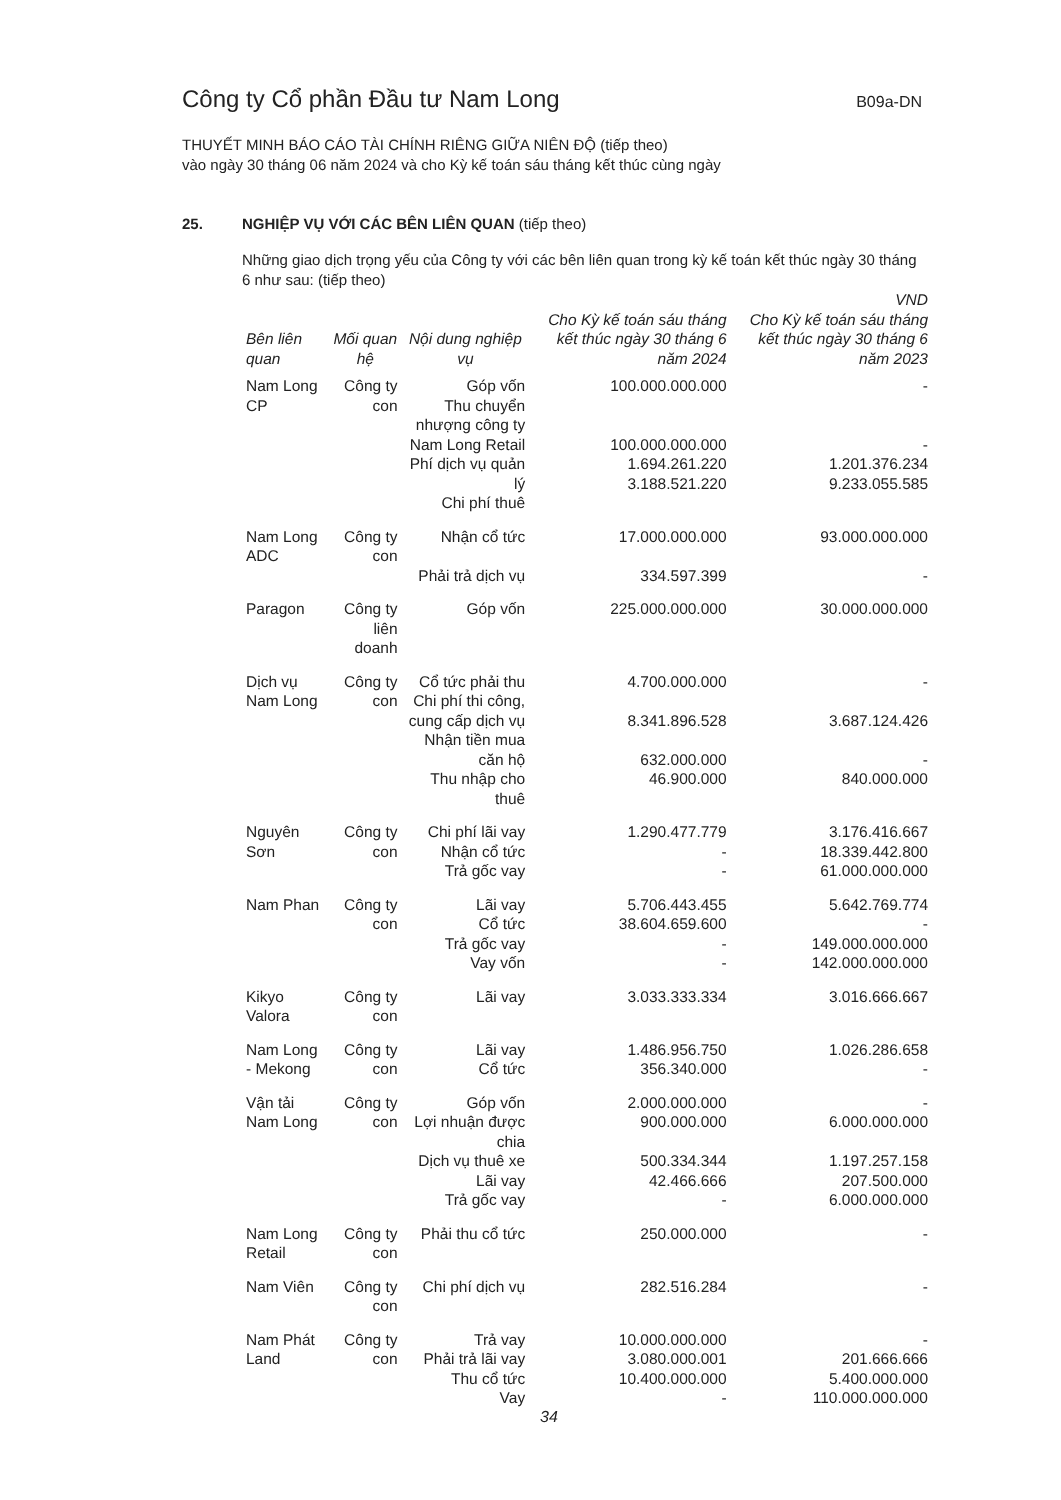Công ty Cổ phần Đầu tư Nam Long B09a-DN
THUYẾT MINH BÁO CÁO TÀI CHÍNH RIÊNG GIỮA NIÊN ĐỘ (tiếp theo)
vào ngày 30 tháng 06 năm 2024 và cho Kỳ kế toán sáu tháng kết thúc cùng ngày
25. NGHIỆP VỤ VỚI CÁC BÊN LIÊN QUAN (tiếp theo)
Những giao dịch trọng yếu của Công ty với các bên liên quan trong kỳ kế toán kết thúc ngày 30 tháng 6 như sau: (tiếp theo)
| VND | | | | |
| --- | --- | --- | --- | --- |
| Bên liên quan | Mối quan hệ | Nội dung nghiệp vụ | Cho Kỳ kế toán sáu tháng kết thúc ngày 30 tháng 6 năm 2024 | Cho Kỳ kế toán sáu tháng kết thúc ngày 30 tháng 6 năm 2023 |
| Nam Long CP | Công ty con | Góp vốn Thu chuyển nhượng công ty Nam Long Retail Phí dịch vụ quản lý Chi phí thuê | 100.000.000.000 100.000.000.000 1.694.261.220 3.188.521.220 | - - 1.201.376.234 9.233.055.585 |
| Nam Long ADC | Công ty con | Nhận cổ tức Phải trả dịch vụ | 17.000.000.000 334.597.399 | 93.000.000.000 - |
| Paragon | Công ty liên doanh | Góp vốn | 225.000.000.000 | 30.000.000.000 |
| Dịch vụ Nam Long | Công ty con | Cổ tức phải thu Chi phí thi công, cung cấp dịch vụ Nhận tiền mua căn hộ Thu nhập cho thuê | 4.700.000.000 8.341.896.528 632.000.000 46.900.000 | - 3.687.124.426 - 840.000.000 |
| Nguyên Sơn | Công ty con | Chi phí lãi vay Nhận cổ tức Trả gốc vay | 1.290.477.779 - - | 3.176.416.667 18.339.442.800 61.000.000.000 |
| Nam Phan | Công ty con | Lãi vay Cổ tức Trả gốc vay Vay vốn | 5.706.443.455 38.604.659.600 - - | 5.642.769.774 - 149.000.000.000 142.000.000.000 |
| Kikyo Valora | Công ty con | Lãi vay | 3.033.333.334 | 3.016.666.667 |
| Nam Long - Mekong | Công ty con | Lãi vay Cổ tức | 1.486.956.750 356.340.000 | 1.026.286.658 - |
| Vận tải Nam Long | Công ty con | Góp vốn Lợi nhuận được chia Dịch vụ thuê xe Lãi vay Trả gốc vay | 2.000.000.000 900.000.000 500.334.344 42.466.666 - | - 6.000.000.000 1.197.257.158 207.500.000 6.000.000.000 |
| Nam Long Retail | Công ty con | Phải thu cổ tức | 250.000.000 | - |
| Nam Viên | Công ty con | Chi phí dịch vụ | 282.516.284 | - |
| Nam Phát Land | Công ty con | Trả vay Phải trả lãi vay Thu cổ tức Vay | 10.000.000.000 3.080.000.001 10.400.000.000 - | - 201.666.666 5.400.000.000 110.000.000.000 |
34